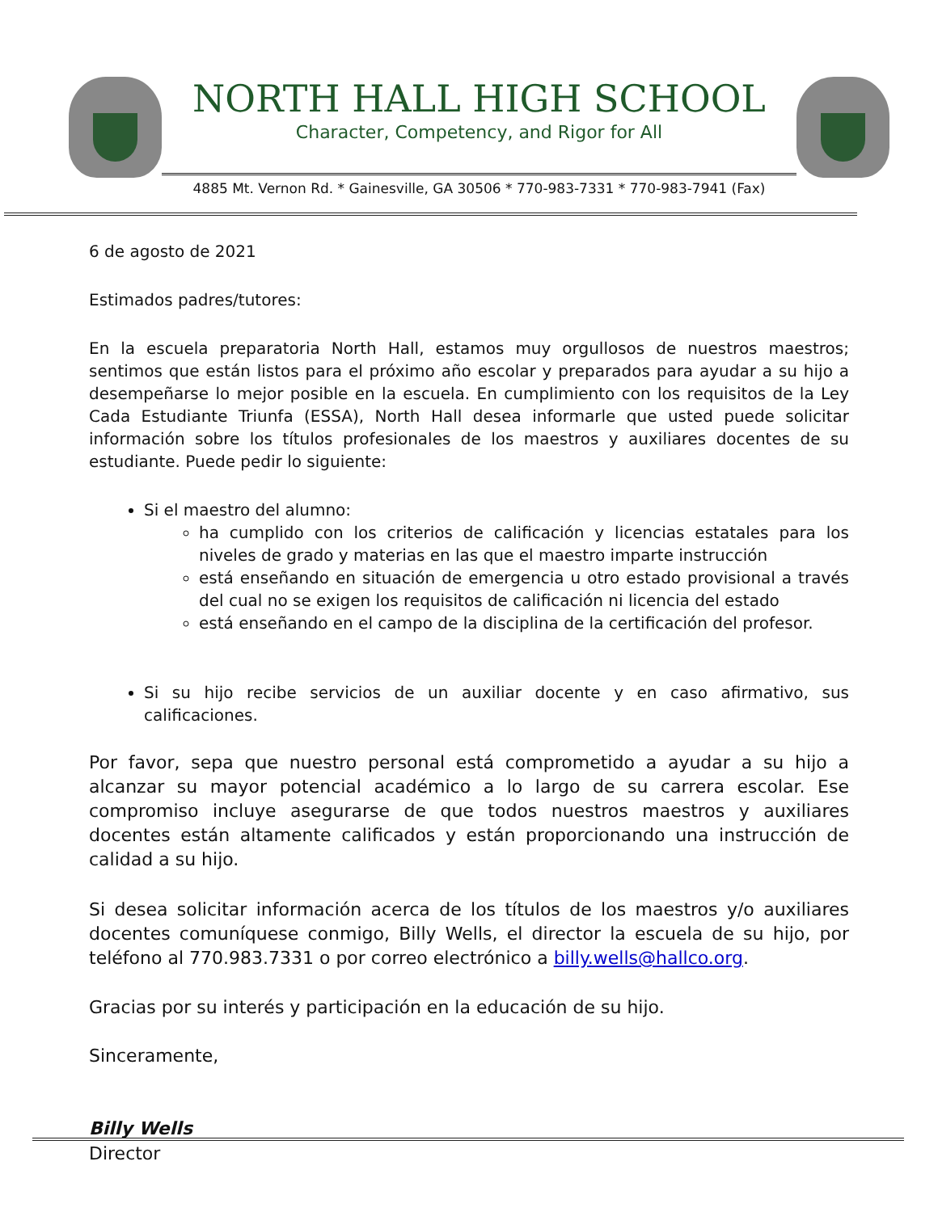NORTH HALL HIGH SCHOOL
Character, Competency, and Rigor for All
4885 Mt. Vernon Rd. * Gainesville, GA 30506 * 770-983-7331 * 770-983-7941 (Fax)
6 de agosto de 2021
Estimados padres/tutores:
En la escuela preparatoria North Hall, estamos muy orgullosos de nuestros maestros; sentimos que están listos para el próximo año escolar y preparados para ayudar a su hijo a desempeñarse lo mejor posible en la escuela. En cumplimiento con los requisitos de la Ley Cada Estudiante Triunfa (ESSA), North Hall desea informarle que usted puede solicitar información sobre los títulos profesionales de los maestros y auxiliares docentes de su estudiante. Puede pedir lo siguiente:
Si el maestro del alumno:
ha cumplido con los criterios de calificación y licencias estatales para los niveles de grado y materias en las que el maestro imparte instrucción
está enseñando en situación de emergencia u otro estado provisional a través del cual no se exigen los requisitos de calificación ni licencia del estado
está enseñando en el campo de la disciplina de la certificación del profesor.
Si su hijo recibe servicios de un auxiliar docente y en caso afirmativo, sus calificaciones.
Por favor, sepa que nuestro personal está comprometido a ayudar a su hijo a alcanzar su mayor potencial académico a lo largo de su carrera escolar. Ese compromiso incluye asegurarse de que todos nuestros maestros y auxiliares docentes están altamente calificados y están proporcionando una instrucción de calidad a su hijo.
Si desea solicitar información acerca de los títulos de los maestros y/o auxiliares docentes comuníquese conmigo, Billy Wells, el director la escuela de su hijo, por teléfono al 770.983.7331 o por correo electrónico a billy.wells@hallco.org.
Gracias por su interés y participación en la educación de su hijo.
Sinceramente,
Billy Wells
Director